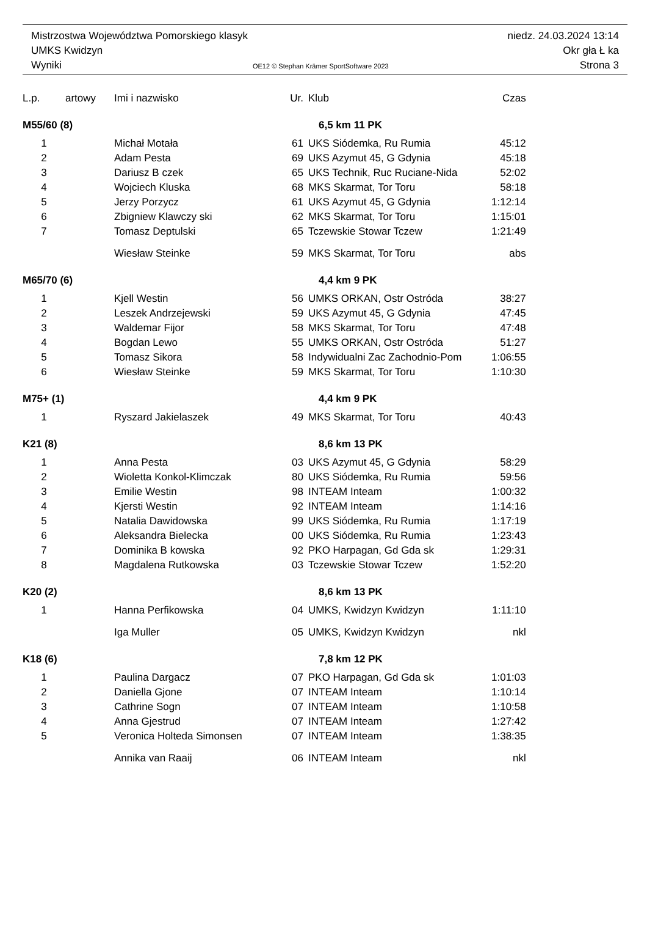Mistrzostwa Województwa Pomorskiego klasyk niedz. 24.03.2024 13:14
UMKS Kwidzyn Okr gła Ł ka
Wyniki OE12 © Stephan Krämer SportSoftware 2023 Strona 3
| L.p. | artowy | Imi i nazwisko | Ur. | Klub | Czas |
| --- | --- | --- | --- | --- | --- |
| M55/60 (8) | | | 6,5 km 11 PK | | |
| 1 | | Michał Motała | 61 | UKS Siódemka, Ru Rumia | 45:12 |
| 2 | | Adam Pesta | 69 | UKS Azymut 45, G Gdynia | 45:18 |
| 3 | | Dariusz B czek | 65 | UKS Technik, Ruc Ruciane-Nida | 52:02 |
| 4 | | Wojciech Kluska | 68 | MKS Skarmat, Tor Toru | 58:18 |
| 5 | | Jerzy Porzycz | 61 | UKS Azymut 45, G Gdynia | 1:12:14 |
| 6 | | Zbigniew Klawczy ski | 62 | MKS Skarmat, Tor Toru | 1:15:01 |
| 7 | | Tomasz Deptulski | 65 | Tczewskie Stowar Tczew | 1:21:49 |
| | | Wiesław Steinke | 59 | MKS Skarmat, Tor Toru | abs |
| M65/70 (6) | | | 4,4 km 9 PK | | |
| 1 | | Kjell Westin | 56 | UMKS ORKAN, Ostr Ostróda | 38:27 |
| 2 | | Leszek Andrzejewski | 59 | UKS Azymut 45, G Gdynia | 47:45 |
| 3 | | Waldemar Fijor | 58 | MKS Skarmat, Tor Toru | 47:48 |
| 4 | | Bogdan Lewo | 55 | UMKS ORKAN, Ostr Ostróda | 51:27 |
| 5 | | Tomasz Sikora | 58 | Indywidualni Zac Zachodnio-Pom | 1:06:55 |
| 6 | | Wiesław Steinke | 59 | MKS Skarmat, Tor Toru | 1:10:30 |
| M75+ (1) | | | 4,4 km 9 PK | | |
| 1 | | Ryszard Jakielaszek | 49 | MKS Skarmat, Tor Toru | 40:43 |
| K21 (8) | | | 8,6 km 13 PK | | |
| 1 | | Anna Pesta | 03 | UKS Azymut 45, G Gdynia | 58:29 |
| 2 | | Wioletta Konkol-Klimczak | 80 | UKS Siódemka, Ru Rumia | 59:56 |
| 3 | | Emilie Westin | 98 | INTEAM Inteam | 1:00:32 |
| 4 | | Kjersti Westin | 92 | INTEAM Inteam | 1:14:16 |
| 5 | | Natalia Dawidowska | 99 | UKS Siódemka, Ru Rumia | 1:17:19 |
| 6 | | Aleksandra Bielecka | 00 | UKS Siódemka, Ru Rumia | 1:23:43 |
| 7 | | Dominika B kowska | 92 | PKO Harpagan, Gd Gda sk | 1:29:31 |
| 8 | | Magdalena Rutkowska | 03 | Tczewskie Stowar Tczew | 1:52:20 |
| K20 (2) | | | 8,6 km 13 PK | | |
| 1 | | Hanna Perfikowska | 04 | UMKS, Kwidzyn Kwidzyn | 1:11:10 |
| | | Iga Muller | 05 | UMKS, Kwidzyn Kwidzyn | nkl |
| K18 (6) | | | 7,8 km 12 PK | | |
| 1 | | Paulina Dargacz | 07 | PKO Harpagan, Gd Gda sk | 1:01:03 |
| 2 | | Daniella Gjone | 07 | INTEAM Inteam | 1:10:14 |
| 3 | | Cathrine Sogn | 07 | INTEAM Inteam | 1:10:58 |
| 4 | | Anna Gjestrud | 07 | INTEAM Inteam | 1:27:42 |
| 5 | | Veronica Holteda Simonsen | 07 | INTEAM Inteam | 1:38:35 |
| | | Annika van Raaij | 06 | INTEAM Inteam | nkl |